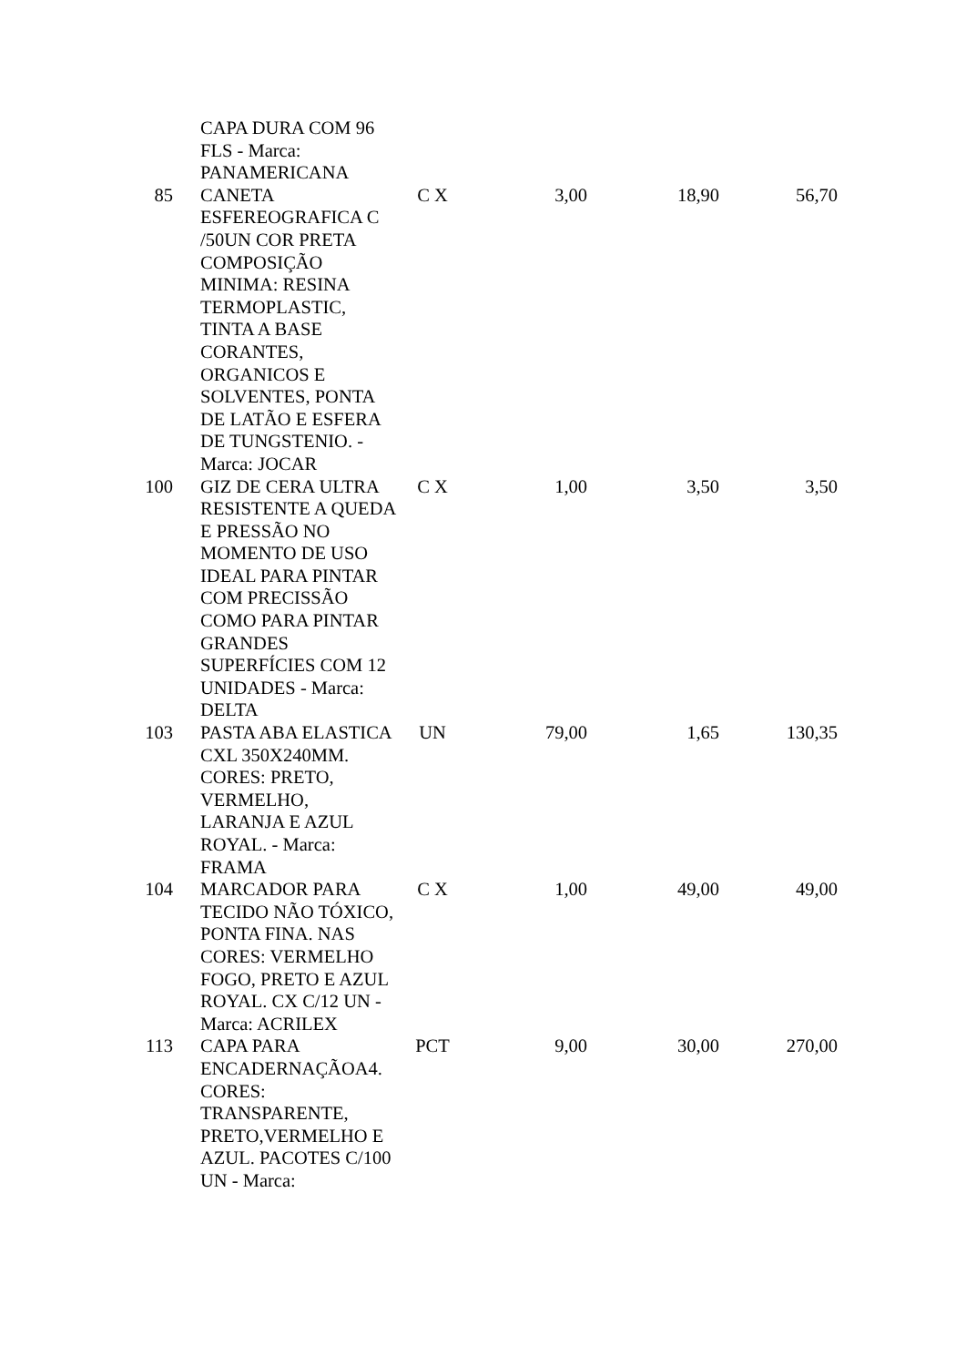| | CAPA DURA COM 96 FLS - Marca: PANAMERICANA | | | | |
| 85 | CANETA ESFEREOGRAFICA C /50UN COR PRETA COMPOSIÇÃO MINIMA: RESINA TERMOPLASTIC, TINTA A BASE CORANTES, ORGANICOS E SOLVENTES, PONTA DE LATÃO E ESFERA DE TUNGSTENIO. - Marca: JOCAR | C X | 3,00 | 18,90 | 56,70 |
| 100 | GIZ DE CERA ULTRA RESISTENTE A QUEDA E PRESSÃO NO MOMENTO DE USO IDEAL PARA PINTAR COM PRECISSÃO COMO PARA PINTAR GRANDES SUPERFÍCIES COM 12 UNIDADES - Marca: DELTA | C X | 1,00 | 3,50 | 3,50 |
| 103 | PASTA ABA ELASTICA CXL 350X240MM. CORES: PRETO, VERMELHO, LARANJA E AZUL ROYAL. - Marca: FRAMA | UN | 79,00 | 1,65 | 130,35 |
| 104 | MARCADOR PARA TECIDO NÃO TÓXICO, PONTA FINA. NAS CORES: VERMELHO FOGO, PRETO E AZUL ROYAL. CX C/12 UN - Marca: ACRILEX | C X | 1,00 | 49,00 | 49,00 |
| 113 | CAPA PARA ENCADERNAÇÃOA4. CORES: TRANSPARENTE, PRETO,VERMELHO E AZUL. PACOTES C/100 UN - Marca: | PCT | 9,00 | 30,00 | 270,00 |